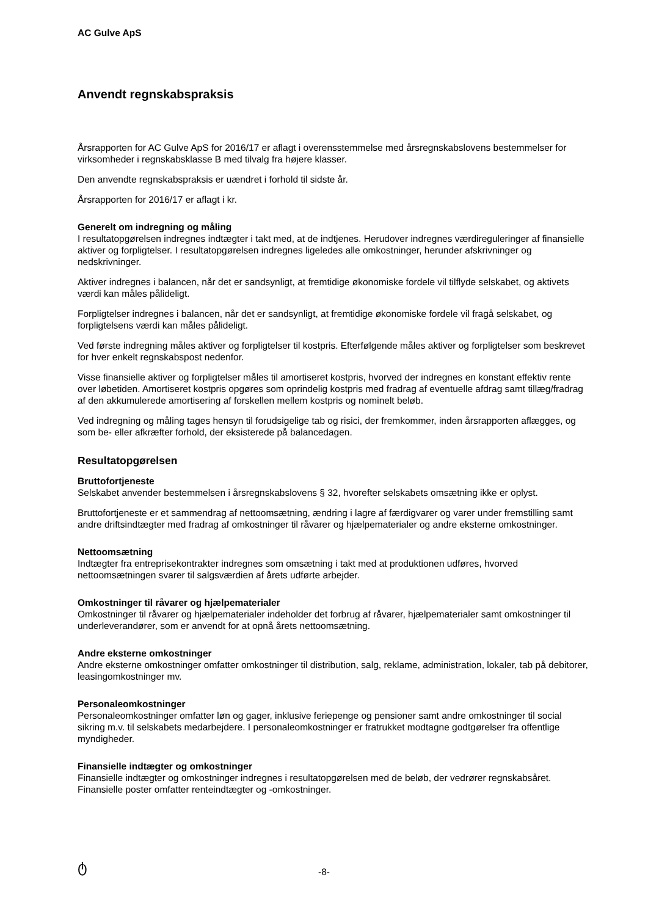AC Gulve ApS
Anvendt regnskabspraksis
Årsrapporten for AC Gulve ApS for 2016/17 er aflagt i overensstemmelse med årsregnskabslovens bestemmelser for virksomheder i regnskabsklasse B med tilvalg fra højere klasser.
Den anvendte regnskabspraksis er uændret i forhold til sidste år.
Årsrapporten for 2016/17 er aflagt i kr.
Generelt om indregning og måling
I resultatopgørelsen indregnes indtægter i takt med, at de indtjenes. Herudover indregnes værdireguleringer af finansielle aktiver og forpligtelser. I resultatopgørelsen indregnes ligeledes alle omkostninger, herunder afskrivninger og nedskrivninger.
Aktiver indregnes i balancen, når det er sandsynligt, at fremtidige økonomiske fordele vil tilflyde selskabet, og aktivets værdi kan måles pålideligt.
Forpligtelser indregnes i balancen, når det er sandsynligt, at fremtidige økonomiske fordele vil fragå selskabet, og forpligtelsens værdi kan måles pålideligt.
Ved første indregning måles aktiver og forpligtelser til kostpris. Efterfølgende måles aktiver og forpligtelser som beskrevet for hver enkelt regnskabspost nedenfor.
Visse finansielle aktiver og forpligtelser måles til amortiseret kostpris, hvorved der indregnes en konstant effektiv rente over løbetiden. Amortiseret kostpris opgøres som oprindelig kostpris med fradrag af eventuelle afdrag samt tillæg/fradrag af den akkumulerede amortisering af forskellen mellem kostpris og nominelt beløb.
Ved indregning og måling tages hensyn til forudsigelige tab og risici, der fremkommer, inden årsrapporten aflægges, og som be- eller afkræfter forhold, der eksisterede på balancedagen.
Resultatopgørelsen
Bruttofortjeneste
Selskabet anvender bestemmelsen i årsregnskabslovens § 32, hvorefter selskabets omsætning ikke er oplyst.
Bruttofortjeneste er et sammendrag af nettoomsætning, ændring i lagre af færdigvarer og varer under fremstilling samt andre driftsindtægter med fradrag af omkostninger til råvarer og hjælpematerialer og andre eksterne omkostninger.
Nettoomsætning
Indtægter fra entreprisekontrakter indregnes som omsætning i takt med at produktionen udføres, hvorved nettoomsætningen svarer til salgsværdien af årets udførte arbejder.
Omkostninger til råvarer og hjælpematerialer
Omkostninger til råvarer og hjælpematerialer indeholder det forbrug af råvarer, hjælpematerialer samt omkostninger til underleverandører, som er anvendt for at opnå årets nettoomsætning.
Andre eksterne omkostninger
Andre eksterne omkostninger omfatter omkostninger til distribution, salg, reklame, administration, lokaler, tab på debitorer, leasingomkostninger mv.
Personaleomkostninger
Personaleomkostninger omfatter løn og gager, inklusive feriepenge og pensioner samt andre omkostninger til social sikring m.v. til selskabets medarbejdere. I personaleomkostninger er fratrukket modtagne godtgørelser fra offentlige myndigheder.
Finansielle indtægter og omkostninger
Finansielle indtægter og omkostninger indregnes i resultatopgørelsen med de beløb, der vedrører regnskabsåret. Finansielle poster omfatter renteindtægter og -omkostninger.
ტ
-8-